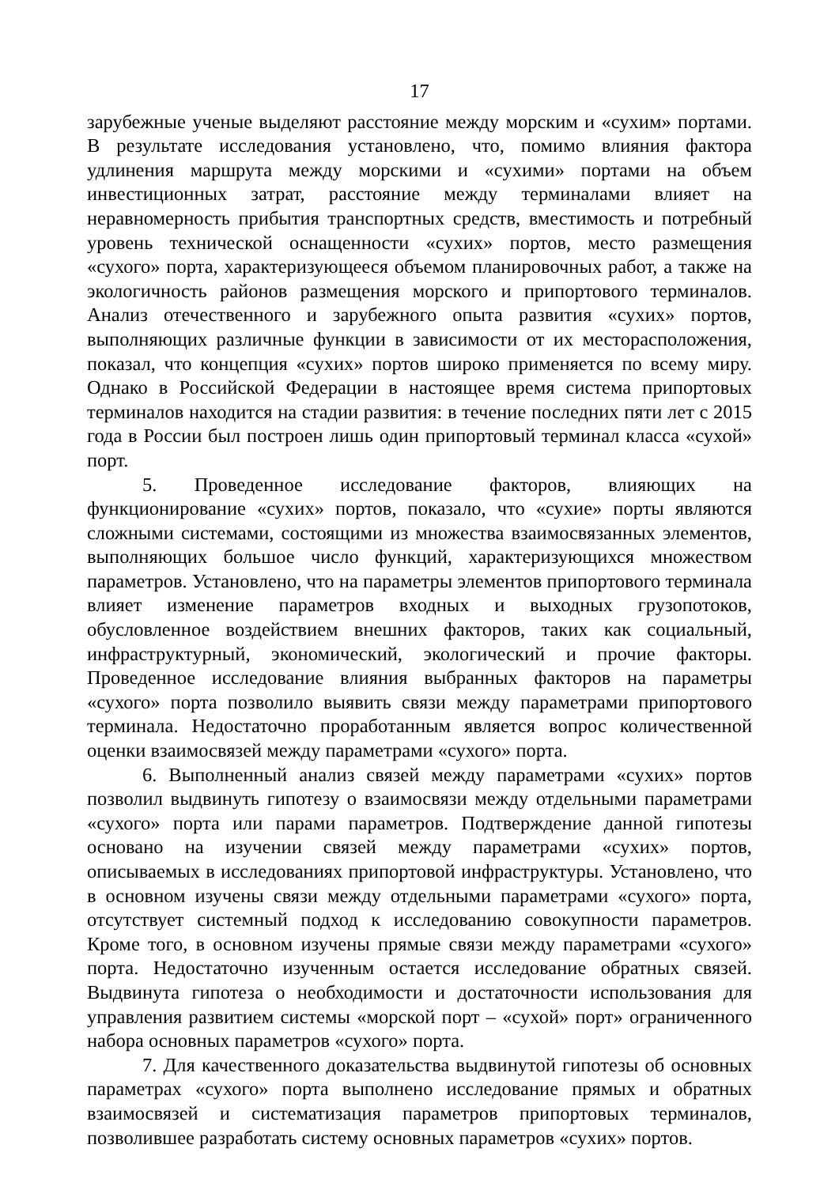17
зарубежные ученые выделяют расстояние между морским и «сухим» портами. В результате исследования установлено, что, помимо влияния фактора удлинения маршрута между морскими и «сухими» портами на объем инвестиционных затрат, расстояние между терминалами влияет на неравномерность прибытия транспортных средств, вместимость и потребный уровень технической оснащенности «сухих» портов, место размещения «сухого» порта, характеризующееся объемом планировочных работ, а также на экологичность районов размещения морского и припортового терминалов. Анализ отечественного и зарубежного опыта развития «сухих» портов, выполняющих различные функции в зависимости от их месторасположения, показал, что концепция «сухих» портов широко применяется по всему миру. Однако в Российской Федерации в настоящее время система припортовых терминалов находится на стадии развития: в течение последних пяти лет с 2015 года в России был построен лишь один припортовый терминал класса «сухой» порт.
5. Проведенное исследование факторов, влияющих на функционирование «сухих» портов, показало, что «сухие» порты являются сложными системами, состоящими из множества взаимосвязанных элементов, выполняющих большое число функций, характеризующихся множеством параметров. Установлено, что на параметры элементов припортового терминала влияет изменение параметров входных и выходных грузопотоков, обусловленное воздействием внешних факторов, таких как социальный, инфраструктурный, экономический, экологический и прочие факторы. Проведенное исследование влияния выбранных факторов на параметры «сухого» порта позволило выявить связи между параметрами припортового терминала. Недостаточно проработанным является вопрос количественной оценки взаимосвязей между параметрами «сухого» порта.
6. Выполненный анализ связей между параметрами «сухих» портов позволил выдвинуть гипотезу о взаимосвязи между отдельными параметрами «сухого» порта или парами параметров. Подтверждение данной гипотезы основано на изучении связей между параметрами «сухих» портов, описываемых в исследованиях припортовой инфраструктуры. Установлено, что в основном изучены связи между отдельными параметрами «сухого» порта, отсутствует системный подход к исследованию совокупности параметров. Кроме того, в основном изучены прямые связи между параметрами «сухого» порта. Недостаточно изученным остается исследование обратных связей. Выдвинута гипотеза о необходимости и достаточности использования для управления развитием системы «морской порт – «сухой» порт» ограниченного набора основных параметров «сухого» порта.
7. Для качественного доказательства выдвинутой гипотезы об основных параметрах «сухого» порта выполнено исследование прямых и обратных взаимосвязей и систематизация параметров припортовых терминалов, позволившее разработать систему основных параметров «сухих» портов.